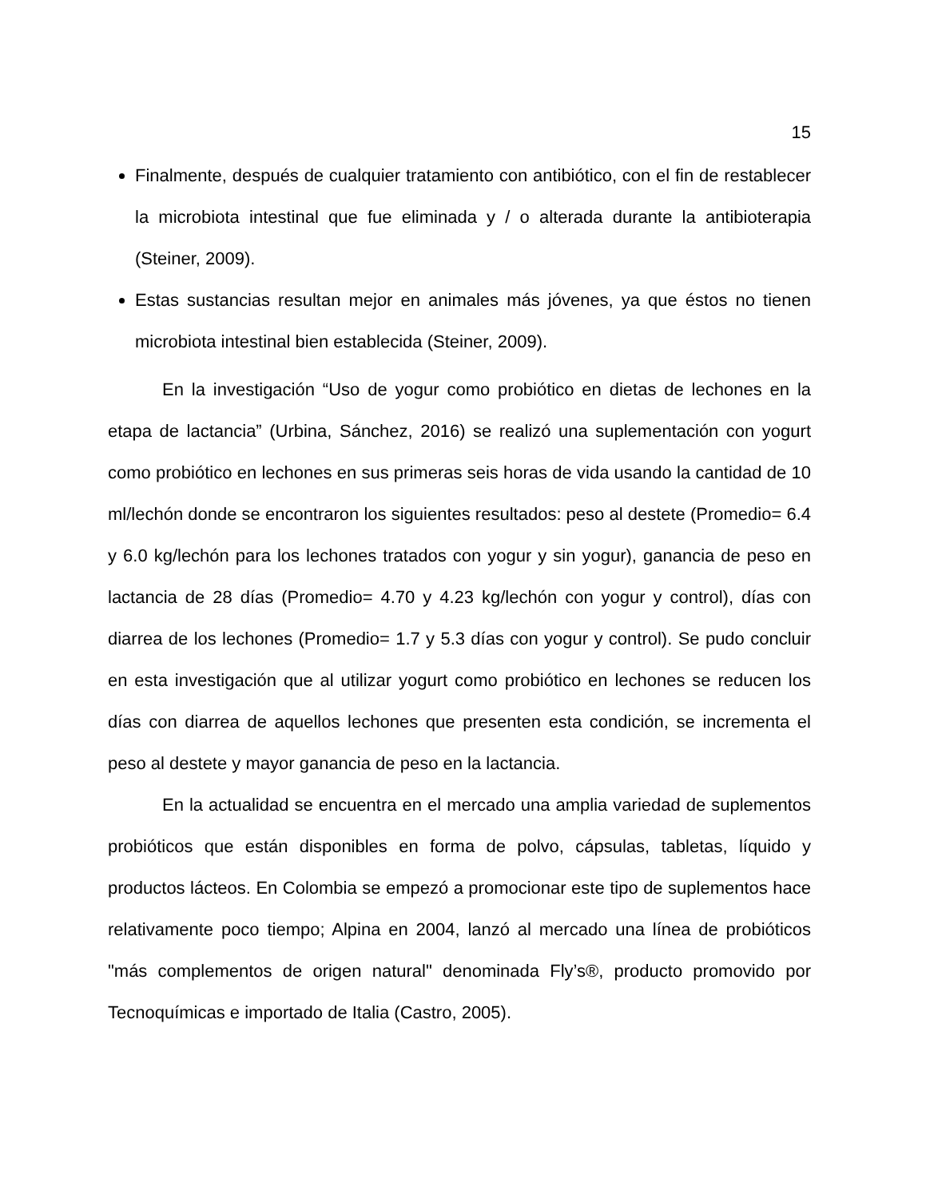15
Finalmente, después de cualquier tratamiento con antibiótico, con el fin de restablecer la microbiota intestinal que fue eliminada y / o alterada durante la antibioterapia (Steiner, 2009).
Estas sustancias resultan mejor en animales más jóvenes, ya que éstos no tienen microbiota intestinal bien establecida (Steiner, 2009).
En la investigación “Uso de yogur como probiótico en dietas de lechones en la etapa de lactancia” (Urbina, Sánchez, 2016) se realizó una suplementación con yogurt como probiótico en lechones en sus primeras seis horas de vida usando la cantidad de 10 ml/lechón donde se encontraron los siguientes resultados: peso al destete (Promedio= 6.4 y 6.0 kg/lechón para los lechones tratados con yogur y sin yogur), ganancia de peso en lactancia de 28 días (Promedio= 4.70 y 4.23 kg/lechón con yogur y control), días con diarrea de los lechones (Promedio= 1.7 y 5.3 días con yogur y control). Se pudo concluir en esta investigación que al utilizar yogurt como probiótico en lechones se reducen los días con diarrea de aquellos lechones que presenten esta condición, se incrementa el peso al destete y mayor ganancia de peso en la lactancia.
En la actualidad se encuentra en el mercado una amplia variedad de suplementos probióticos que están disponibles en forma de polvo, cápsulas, tabletas, líquido y productos lácteos. En Colombia se empezó a promocionar este tipo de suplementos hace relativamente poco tiempo; Alpina en 2004, lanzó al mercado una línea de probióticos "más complementos de origen natural" denominada Fly’s®, producto promovido por Tecnoquímicas e importado de Italia (Castro, 2005).